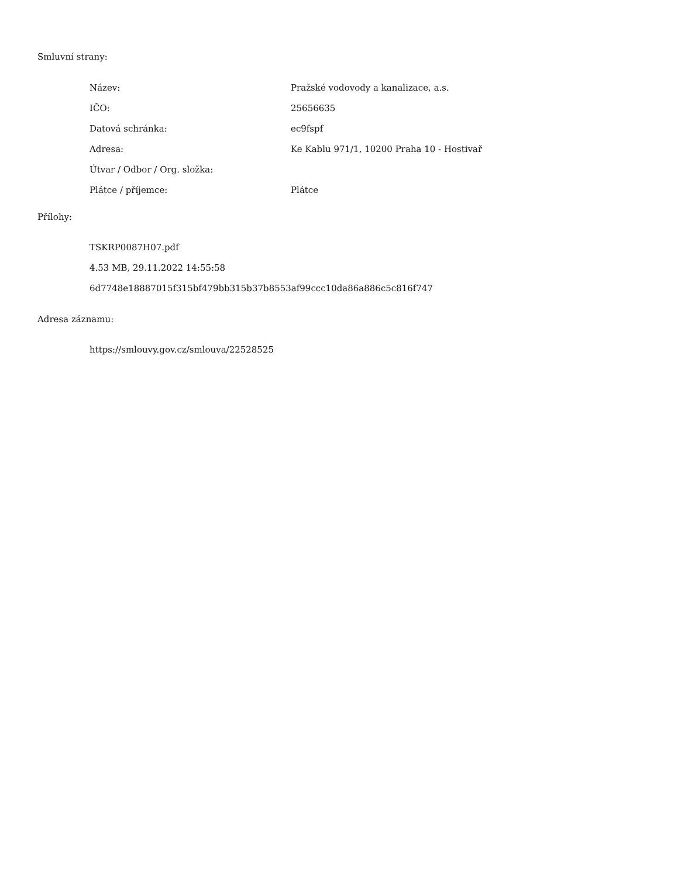Smluvní strany:
| Název: | Pražské vodovody a kanalizace, a.s. |
| IČO: | 25656635 |
| Datová schránka: | ec9fspf |
| Adresa: | Ke Kablu 971/1, 10200 Praha 10 - Hostivař |
| Útvar / Odbor / Org. složka: | |
| Plátce / příjemce: | Plátce |
Přílohy:
TSKRP0087H07.pdf
4.53 MB, 29.11.2022 14:55:58
6d7748e18887015f315bf479bb315b37b8553af99ccc10da86a886c5c816f747
Adresa záznamu:
https://smlouvy.gov.cz/smlouva/22528525